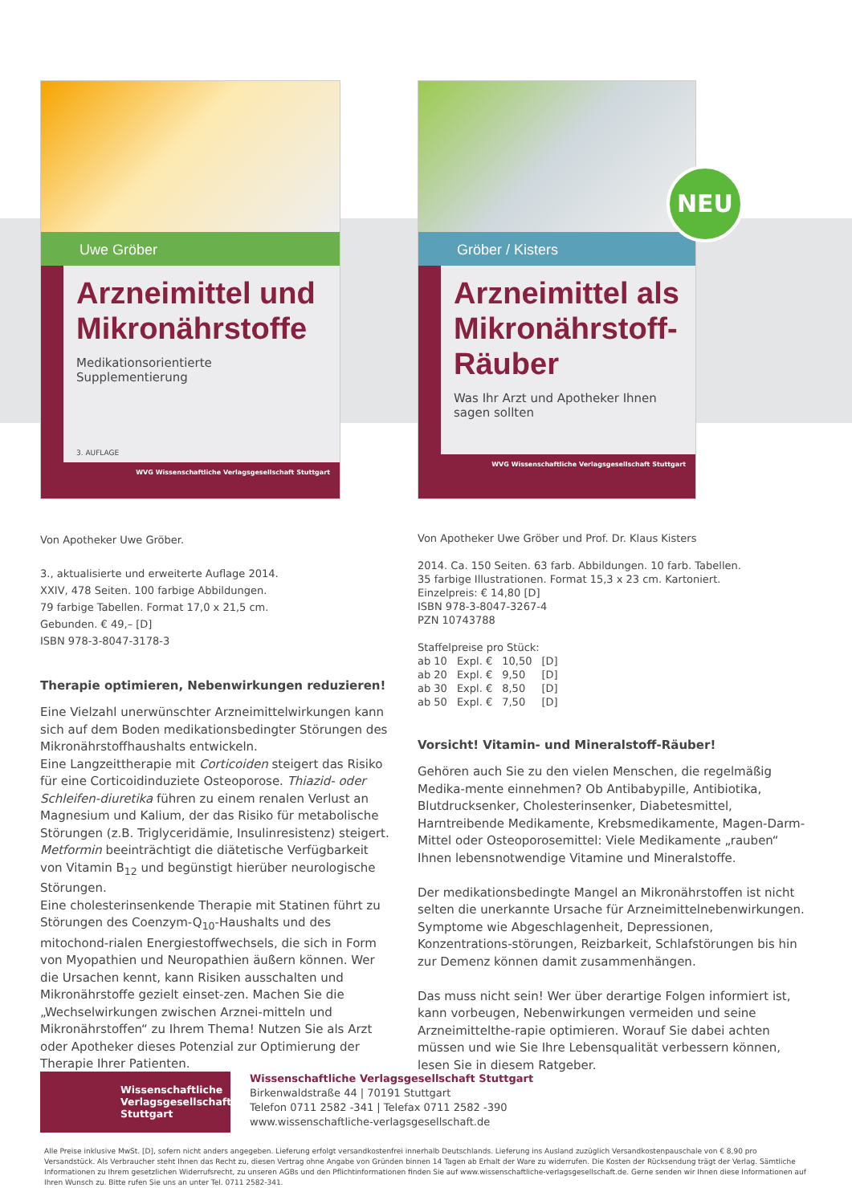Uwe Gröber
Arzneimittel und Mikronährstoffe
Medikationsorientierte Supplementierung
3. AUFLAGE
WVG Wissenschaftliche Verlagsgesellschaft Stuttgart
Von Apotheker Uwe Gröber.
3., aktualisierte und erweiterte Auflage 2014.
XXIV, 478 Seiten. 100 farbige Abbildungen.
79 farbige Tabellen. Format 17,0 x 21,5 cm.
Gebunden. € 49,– [D]
ISBN 978-3-8047-3178-3
Therapie optimieren, Nebenwirkungen reduzieren!
Eine Vielzahl unerwünschter Arzneimittelwirkungen kann sich auf dem Boden medikationsbedingter Störungen des Mikronährstoffhaushalts entwickeln.
Eine Langzeittherapie mit Corticoiden steigert das Risiko für eine Corticoidinduziete Osteoporose. Thiazid- oder Schleifen-diuretika führen zu einem renalen Verlust an Magnesium und Kalium, der das Risiko für metabolische Störungen (z.B. Triglyceridämie, Insulinresistenz) steigert. Metformin beeinträchtigt die diätetische Verfügbarkeit von Vitamin B<sub>12</sub> und begünstigt hierüber neurologische Störungen.
Eine cholesterinsenkende Therapie mit Statinen führt zu Störungen des Coenzym-Q<sub>10</sub>-Haushalts und des mitochond-rialen Energiestoffwechsels, die sich in Form von Myopathien und Neuropathien äußern können. Wer die Ursachen kennt, kann Risiken ausschalten und Mikronährstoffe gezielt einset-zen. Machen Sie die „Wechselwirkungen zwischen Arznei-mitteln und Mikronährstoffen“ zu Ihrem Thema! Nutzen Sie als Arzt oder Apotheker dieses Potenzial zur Optimierung der Therapie Ihrer Patienten.
Gröber / Kisters
Arzneimittel als Mikronährstoff-Räuber
Was Ihr Arzt und Apotheker Ihnen sagen sollten
WVG Wissenschaftliche Verlagsgesellschaft Stuttgart
NEU
Von Apotheker Uwe Gröber und Prof. Dr. Klaus Kisters
2014. Ca. 150 Seiten. 63 farb. Abbildungen. 10 farb. Tabellen.
35 farbige Illustrationen. Format 15,3 x 23 cm. Kartoniert.
Einzelpreis: € 14,80 [D]
ISBN 978-3-8047-3267-4
PZN 10743788
Staffelpreise pro Stück:
| ab 10 | Expl. € | 10,50 | [D] |
| ab 20 | Expl. € | 9,50 | [D] |
| ab 30 | Expl. € | 8,50 | [D] |
| ab 50 | Expl. € | 7,50 | [D] |
Vorsicht! Vitamin- und Mineralstoff-Räuber!
Gehören auch Sie zu den vielen Menschen, die regelmäßig Medika-mente einnehmen? Ob Antibabypille, Antibiotika, Blutdrucksenker, Cholesterinsenker, Diabetesmittel, Harntreibende Medikamente, Krebsmedikamente, Magen-Darm-Mittel oder Osteoporosemittel: Viele Medikamente „rauben“ Ihnen lebensnotwendige Vitamine und Mineralstoffe.
Der medikationsbedingte Mangel an Mikronährstoffen ist nicht selten die unerkannte Ursache für Arzneimittelnebenwirkungen. Symptome wie Abgeschlagenheit, Depressionen, Konzentrations-störungen, Reizbarkeit, Schlafstörungen bis hin zur Demenz können damit zusammenhängen.
Das muss nicht sein! Wer über derartige Folgen informiert ist, kann vorbeugen, Nebenwirkungen vermeiden und seine Arzneimittelthe-rapie optimieren. Worauf Sie dabei achten müssen und wie Sie Ihre Lebensqualität verbessern können, lesen Sie in diesem Ratgeber.
Wissenschaftliche
Verlagsgesellschaft
Stuttgart
Wissenschaftliche Verlagsgesellschaft Stuttgart
Birkenwaldstraße 44 | 70191 Stuttgart
Telefon 0711 2582 -341 | Telefax 0711 2582 -390
www.wissenschaftliche-verlagsgesellschaft.de
Alle Preise inklusive MwSt. [D], sofern nicht anders angegeben. Lieferung erfolgt versandkostenfrei innerhalb Deutschlands. Lieferung ins Ausland zuzüglich Versandkostenpauschale von € 8,90 pro Versandstück. Als Verbraucher steht Ihnen das Recht zu, diesen Vertrag ohne Angabe von Gründen binnen 14 Tagen ab Erhalt der Ware zu widerrufen. Die Kosten der Rücksendung trägt der Verlag. Sämtliche Informationen zu Ihrem gesetzlichen Widerrufsrecht, zu unseren AGBs und den Pflichtinformationen finden Sie auf www.wissenschaftliche-verlagsgesellschaft.de. Gerne senden wir Ihnen diese Informationen auf Ihren Wunsch zu. Bitte rufen Sie uns an unter Tel. 0711 2582-341.